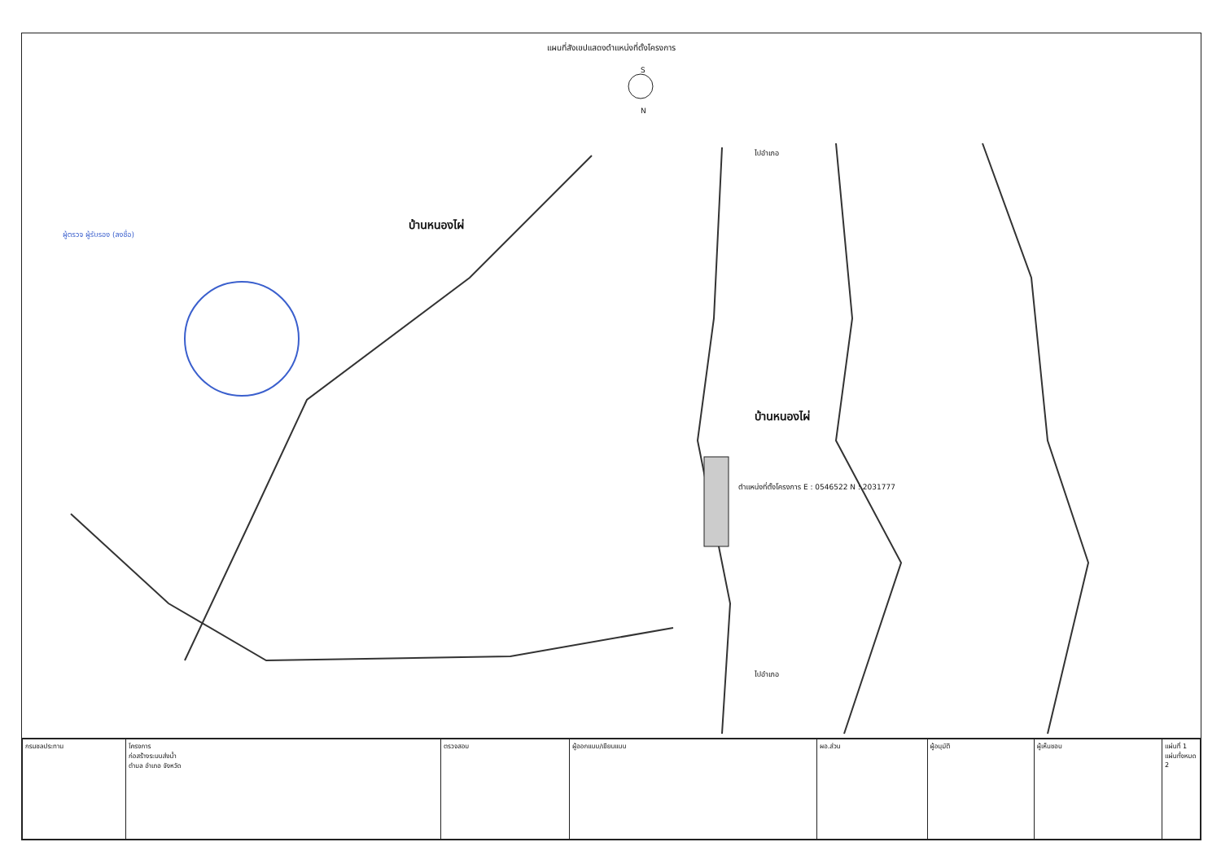แผนที่สังเขปแสดงตำแหน่งที่ตั้งโครงการ
S
N
บ้านหนองไผ่
บ้านหนองไผ่
ตำแหน่งที่ตั้งโครงการ E : 0546522 N : 2031777
ไปอำเภอ
ไปอำเภอ
ผู้ตรวจ ผู้รับรอง (ลงชื่อ)
| กรมชลประทาน | โครงการ ก่อสร้างระบบส่งน้ำ ตำบล อำเภอ จังหวัด | ตรวจสอบ | ผู้ออกแบบ/เขียนแบบ | ผอ.ส่วน | ผู้อนุมัติ | ผู้เห็นชอบ | แผ่นที่ 1 แผ่นทั้งหมด 2 |